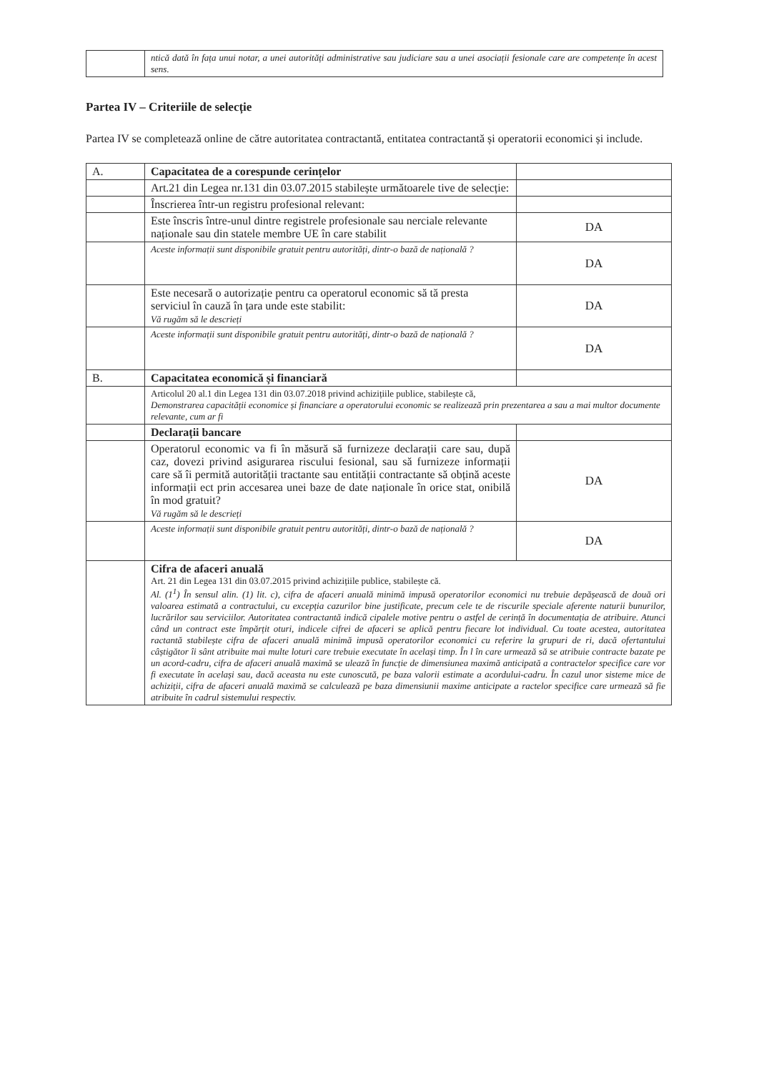| | ntică dată în fața unui notar, a unei autorități administrative sau judiciare sau a unei asociații fesionale care are competențe în acest sens. |
Partea IV – Criteriile de selecție
Partea IV se completează online de către autoritatea contractantă, entitatea contractantă și operatorii economici și include.
| A. | Capacitatea de a corespunde cerințelor | |
| | Art.21 din Legea nr.131 din 03.07.2015 stabilește următoarele tive de selecție: | |
| | Înscrierea într-un registru profesional relevant: | |
| | Este înscris între-unul dintre registrele profesionale sau nerciale relevante naționale sau din statele membre UE în care stabilit | DA |
| | Aceste informații sunt disponibile gratuit pentru autorități, dintr-o bază de națională ? | DA |
| | Este necesară o autorizație pentru ca operatorul economic să tă presta serviciul în cauză în țara unde este stabilit: Vă rugăm să le descrieți | DA |
| | Aceste informații sunt disponibile gratuit pentru autorități, dintr-o bază de națională ? | DA |
| B. | Capacitatea economică și financiară | |
| | Articolul 20 al.1 din Legea 131 din 03.07.2018 privind achizițiile publice, stabilește că, Demonstrarea capacității economice și financiare a operatorului economic se realizează prin prezentarea a sau a mai multor documente relevante, cum ar fi | |
| | Declarații bancare | |
| | Operatorul economic va fi în măsură să furnizeze declarații care sau, după caz, dovezi privind asigurarea riscului fesional, sau să furnizeze informații care să îi permită autorității tractante sau entității contractante să obțină aceste informații ect prin accesarea unei baze de date naționale în orice stat, onibilă în mod gratuit? Vă rugăm să le descrieți | DA |
| | Aceste informații sunt disponibile gratuit pentru autorități, dintr-o bază de națională ? | DA |
| | Cifra de afaceri anuală Art. 21 din Legea 131 din 03.07.2015 privind achizițiile publice, stabilește că. Al. (1<sup>1</sup>) În sensul alin. (1) lit. c), cifra de afaceri anuală minimă impusă operatorilor economici nu trebuie depășească de două ori valoarea estimată a contractului, cu excepția cazurilor bine justificate, precum cele te de riscurile speciale aferente naturii bunurilor, lucrărilor sau serviciilor. Autoritatea contractantă indică cipalele motive pentru o astfel de cerință în documentația de atribuire. Atunci când un contract este împărțit oturi, indicele cifrei de afaceri se aplică pentru fiecare lot individual. Cu toate acestea, autoritatea ractantă stabilește cifra de afaceri anuală minimă impusă operatorilor economici cu referire la grupuri de ri, dacă ofertantului câștigător îi sânt atribuite mai multe loturi care trebuie executate în același timp. În l în care urmează să se atribuie contracte bazate pe un acord-cadru, cifra de afaceri anuală maximă se ulează în funcție de dimensiunea maximă anticipată a contractelor specifice care vor fi executate în același sau, dacă aceasta nu este cunoscută, pe baza valorii estimate a acordului-cadru. În cazul unor sisteme mice de achiziții, cifra de afaceri anuală maximă se calculează pe baza dimensiunii maxime anticipate a ractelor specifice care urmează să fie atribuite în cadrul sistemului respectiv. | |